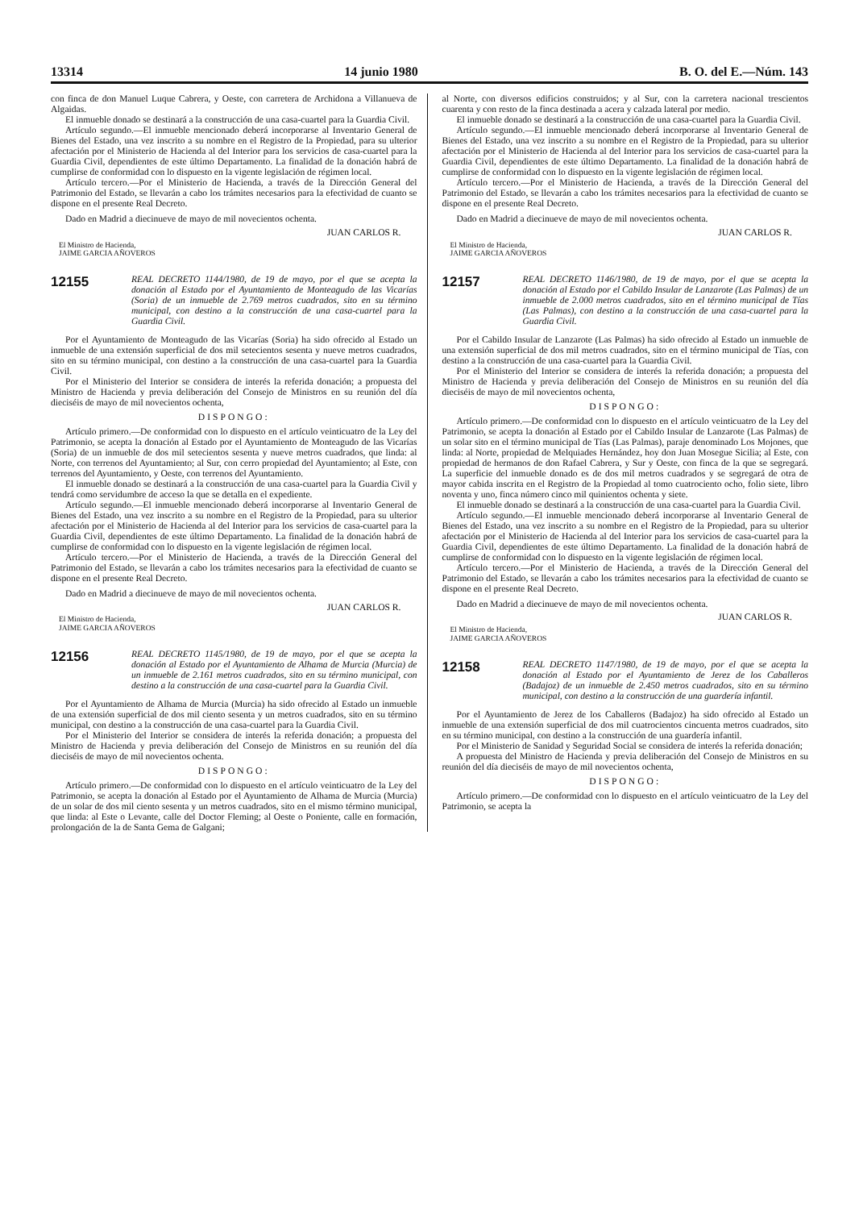13314 14 junio 1980 B. O. del E.—Núm. 143
con finca de don Manuel Luque Cabrera, y Oeste, con carretera de Archidona a Villanueva de Algaidas.
El inmueble donado se destinará a la construcción de una casa-cuartel para la Guardia Civil.
Artículo segundo.—El inmueble mencionado deberá incorporarse al Inventario General de Bienes del Estado, una vez inscrito a su nombre en el Registro de la Propiedad, para su ulterior afectación por el Ministerio de Hacienda al del Interior para los servicios de casa-cuartel para la Guardia Civil, dependientes de este último Departamento. La finalidad de la donación habrá de cumplirse de conformidad con lo dispuesto en la vigente legislación de régimen local.
Artículo tercero.—Por el Ministerio de Hacienda, a través de la Dirección General del Patrimonio del Estado, se llevarán a cabo los trámites necesarios para la efectividad de cuanto se dispone en el presente Real Decreto.
Dado en Madrid a diecinueve de mayo de mil novecientos ochenta.
JUAN CARLOS R.
El Ministro de Hacienda,
JAIME GARCIA AÑOVEROS
12155
REAL DECRETO 1144/1980, de 19 de mayo, por el que se acepta la donación al Estado por el Ayuntamiento de Monteagudo de las Vicarías (Soria) de un inmueble de 2.769 metros cuadrados, sito en su término municipal, con destino a la construcción de una casa-cuartel para la Guardia Civil.
Por el Ayuntamiento de Monteagudo de las Vicarías (Soria) ha sido ofrecido al Estado un inmueble de una extensión superficial de dos mil setecientos sesenta y nueve metros cuadrados, sito en su término municipal, con destino a la construcción de una casa-cuartel para la Guardia Civil.
Por el Ministerio del Interior se considera de interés la referida donación; a propuesta del Ministro de Hacienda y previa deliberación del Consejo de Ministros en su reunión del día dieciséis de mayo de mil novecientos ochenta,
DISPONGO:
Artículo primero.—De conformidad con lo dispuesto en el artículo veinticuatro de la Ley del Patrimonio, se acepta la donación al Estado por el Ayuntamiento de Monteagudo de las Vicarías (Soria) de un inmueble de dos mil setecientos sesenta y nueve metros cuadrados, que linda: al Norte, con terrenos del Ayuntamiento; al Sur, con cerro propiedad del Ayuntamiento; al Este, con terrenos del Ayuntamiento, y Oeste, con terrenos del Ayuntamiento.
El inmueble donado se destinará a la construcción de una casa-cuartel para la Guardia Civil y tendrá como servidumbre de acceso la que se detalla en el expediente.
Artículo segundo.—El inmueble mencionado deberá incorporarse al Inventario General de Bienes del Estado, una vez inscrito a su nombre en el Registro de la Propiedad, para su ulterior afectación por el Ministerio de Hacienda al del Interior para los servicios de casa-cuartel para la Guardia Civil, dependientes de este último Departamento. La finalidad de la donación habrá de cumplirse de conformidad con lo dispuesto en la vigente legislación de régimen local.
Artículo tercero.—Por el Ministerio de Hacienda, a través de la Dirección General del Patrimonio del Estado, se llevarán a cabo los trámites necesarios para la efectividad de cuanto se dispone en el presente Real Decreto.
Dado en Madrid a diecinueve de mayo de mil novecientos ochenta.
JUAN CARLOS R.
El Ministro de Hacienda,
JAIME GARCIA AÑOVEROS
12156
REAL DECRETO 1145/1980, de 19 de mayo, por el que se acepta la donación al Estado por el Ayuntamiento de Alhama de Murcia (Murcia) de un inmueble de 2.161 metros cuadrados, sito en su término municipal, con destino a la construcción de una casa-cuartel para la Guardia Civil.
Por el Ayuntamiento de Alhama de Murcia (Murcia) ha sido ofrecido al Estado un inmueble de una extensión superficial de dos mil ciento sesenta y un metros cuadrados, sito en su término municipal, con destino a la construcción de una casa-cuartel para la Guardia Civil.
Por el Ministerio del Interior se considera de interés la referida donación; a propuesta del Ministro de Hacienda y previa deliberación del Consejo de Ministros en su reunión del día dieciséis de mayo de mil novecientos ochenta.
DISPONGO:
Artículo primero.—De conformidad con lo dispuesto en el artículo veinticuatro de la Ley del Patrimonio, se acepta la donación al Estado por el Ayuntamiento de Alhama de Murcia (Murcia) de un solar de dos mil ciento sesenta y un metros cuadrados, sito en el mismo término municipal, que linda: al Este o Levante, calle del Doctor Fleming; al Oeste o Poniente, calle en formación, prolongación de la de Santa Gema de Galgani;
al Norte, con diversos edificios construidos; y al Sur, con la carretera nacional trescientos cuarenta y con resto de la finca destinada a acera y calzada lateral por medio.
El inmueble donado se destinará a la construcción de una casa-cuartel para la Guardia Civil.
Artículo segundo.—El inmueble mencionado deberá incorporarse al Inventario General de Bienes del Estado, una vez inscrito a su nombre en el Registro de la Propiedad, para su ulterior afectación por el Ministerio de Hacienda al del Interior para los servicios de casa-cuartel para la Guardia Civil, dependientes de este último Departamento. La finalidad de la donación habrá de cumplirse de conformidad con lo dispuesto en la vigente legislación de régimen local.
Artículo tercero.—Por el Ministerio de Hacienda, a través de la Dirección General del Patrimonio del Estado, se llevarán a cabo los trámites necesarios para la efectividad de cuanto se dispone en el presente Real Decreto.
Dado en Madrid a diecinueve de mayo de mil novecientos ochenta.
JUAN CARLOS R.
El Ministro de Hacienda,
JAIME GARCIA AÑOVEROS
12157
REAL DECRETO 1146/1980, de 19 de mayo, por el que se acepta la donación al Estado por el Cabildo Insular de Lanzarote (Las Palmas) de un inmueble de 2.000 metros cuadrados, sito en el término municipal de Tías (Las Palmas), con destino a la construcción de una casa-cuartel para la Guardia Civil.
Por el Cabildo Insular de Lanzarote (Las Palmas) ha sido ofrecido al Estado un inmueble de una extensión superficial de dos mil metros cuadrados, sito en el término municipal de Tías, con destino a la construcción de una casa-cuartel para la Guardia Civil.
Por el Ministerio del Interior se considera de interés la referida donación; a propuesta del Ministro de Hacienda y previa deliberación del Consejo de Ministros en su reunión del día dieciséis de mayo de mil novecientos ochenta,
DISPONGO:
Artículo primero.—De conformidad con lo dispuesto en el artículo veinticuatro de la Ley del Patrimonio, se acepta la donación al Estado por el Cabildo Insular de Lanzarote (Las Palmas) de un solar sito en el término municipal de Tías (Las Palmas), paraje denominado Los Mojones, que linda: al Norte, propiedad de Melquiades Hernández, hoy don Juan Mosegue Sicilia; al Este, con propiedad de hermanos de don Rafael Cabrera, y Sur y Oeste, con finca de la que se segregará. La superficie del inmueble donado es de dos mil metros cuadrados y se segregará de otra de mayor cabida inscrita en el Registro de la Propiedad al tomo cuatrociento ocho, folio siete, libro noventa y uno, finca número cinco mil quinientos ochenta y siete.
El inmueble donado se destinará a la construcción de una casa-cuartel para la Guardia Civil.
Artículo segundo.—El inmueble mencionado deberá incorporarse al Inventario General de Bienes del Estado, una vez inscrito a su nombre en el Registro de la Propiedad, para su ulterior afectación por el Ministerio de Hacienda al del Interior para los servicios de casa-cuartel para la Guardia Civil, dependientes de este último Departamento. La finalidad de la donación habrá de cumplirse de conformidad con lo dispuesto en la vigente legislación de régimen local.
Artículo tercero.—Por el Ministerio de Hacienda, a través de la Dirección General del Patrimonio del Estado, se llevarán a cabo los trámites necesarios para la efectividad de cuanto se dispone en el presente Real Decreto.
Dado en Madrid a diecinueve de mayo de mil novecientos ochenta.
JUAN CARLOS R.
El Ministro de Hacienda,
JAIME GARCIA AÑOVEROS
12158
REAL DECRETO 1147/1980, de 19 de mayo, por el que se acepta la donación al Estado por el Ayuntamiento de Jerez de los Caballeros (Badajoz) de un inmueble de 2.450 metros cuadrados, sito en su término municipal, con destino a la construcción de una guardería infantil.
Por el Ayuntamiento de Jerez de los Caballeros (Badajoz) ha sido ofrecido al Estado un inmueble de una extensión superficial de dos mil cuatrocientos cincuenta metros cuadrados, sito en su término municipal, con destino a la construcción de una guardería infantil.
Por el Ministerio de Sanidad y Seguridad Social se considera de interés la referida donación;
A propuesta del Ministro de Hacienda y previa deliberación del Consejo de Ministros en su reunión del día dieciséis de mayo de mil novecientos ochenta,
DISPONGO:
Artículo primero.—De conformidad con lo dispuesto en el artículo veinticuatro de la Ley del Patrimonio, se acepta la